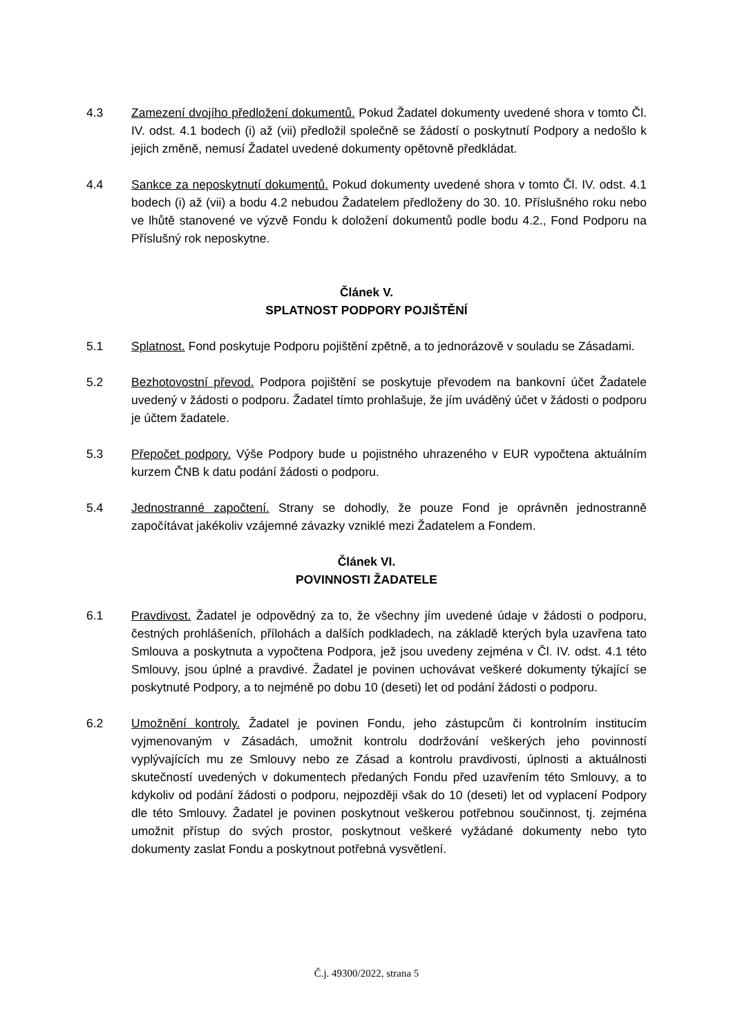4.3 Zamezení dvojího předložení dokumentů. Pokud Žadatel dokumenty uvedené shora v tomto Čl. IV. odst. 4.1 bodech (i) až (vii) předložil společně se žádostí o poskytnutí Podpory a nedošlo k jejich změně, nemusí Žadatel uvedené dokumenty opětovně předkládat.
4.4 Sankce za neposkytnutí dokumentů. Pokud dokumenty uvedené shora v tomto Čl. IV. odst. 4.1 bodech (i) až (vii) a bodu 4.2 nebudou Žadatelem předloženy do 30. 10. Příslušného roku nebo ve lhůtě stanovené ve výzvě Fondu k doložení dokumentů podle bodu 4.2., Fond Podporu na Příslušný rok neposkytne.
Článek V.
SPLATNOST PODPORY POJIŠTĚNÍ
5.1 Splatnost. Fond poskytuje Podporu pojištění zpětně, a to jednorázově v souladu se Zásadami.
5.2 Bezhotovostní převod. Podpora pojištění se poskytuje převodem na bankovní účet Žadatele uvedený v žádosti o podporu. Žadatel tímto prohlašuje, že jím uváděný účet v žádosti o podporu je účtem žadatele.
5.3 Přepočet podpory. Výše Podpory bude u pojistného uhrazeného v EUR vypočtena aktuálním kurzem ČNB k datu podání žádosti o podporu.
5.4 Jednostranné započtení. Strany se dohodly, že pouze Fond je oprávněn jednostranně započítávat jakékoliv vzájemné závazky vzniklé mezi Žadatelem a Fondem.
Článek VI.
POVINNOSTI ŽADATELE
6.1 Pravdivost. Žadatel je odpovědný za to, že všechny jím uvedené údaje v žádosti o podporu, čestných prohlášeních, přílohách a dalších podkladech, na základě kterých byla uzavřena tato Smlouva a poskytnuta a vypočtena Podpora, jež jsou uvedeny zejména v Čl. IV. odst. 4.1 této Smlouvy, jsou úplné a pravdivé. Žadatel je povinen uchovávat veškeré dokumenty týkající se poskytnuté Podpory, a to nejméně po dobu 10 (deseti) let od podání žádosti o podporu.
6.2 Umožnění kontroly. Žadatel je povinen Fondu, jeho zástupcům či kontrolním institucím vyjmenovaným v Zásadách, umožnit kontrolu dodržování veškerých jeho povinností vyplývajících mu ze Smlouvy nebo ze Zásad a kontrolu pravdivosti, úplnosti a aktuálnosti skutečností uvedených v dokumentech předaných Fondu před uzavřením této Smlouvy, a to kdykoliv od podání žádosti o podporu, nejpozději však do 10 (deseti) let od vyplacení Podpory dle této Smlouvy. Žadatel je povinen poskytnout veškerou potřebnou součinnost, tj. zejména umožnit přístup do svých prostor, poskytnout veškeré vyžádané dokumenty nebo tyto dokumenty zaslat Fondu a poskytnout potřebná vysvětlení.
Č.j. 49300/2022, strana 5